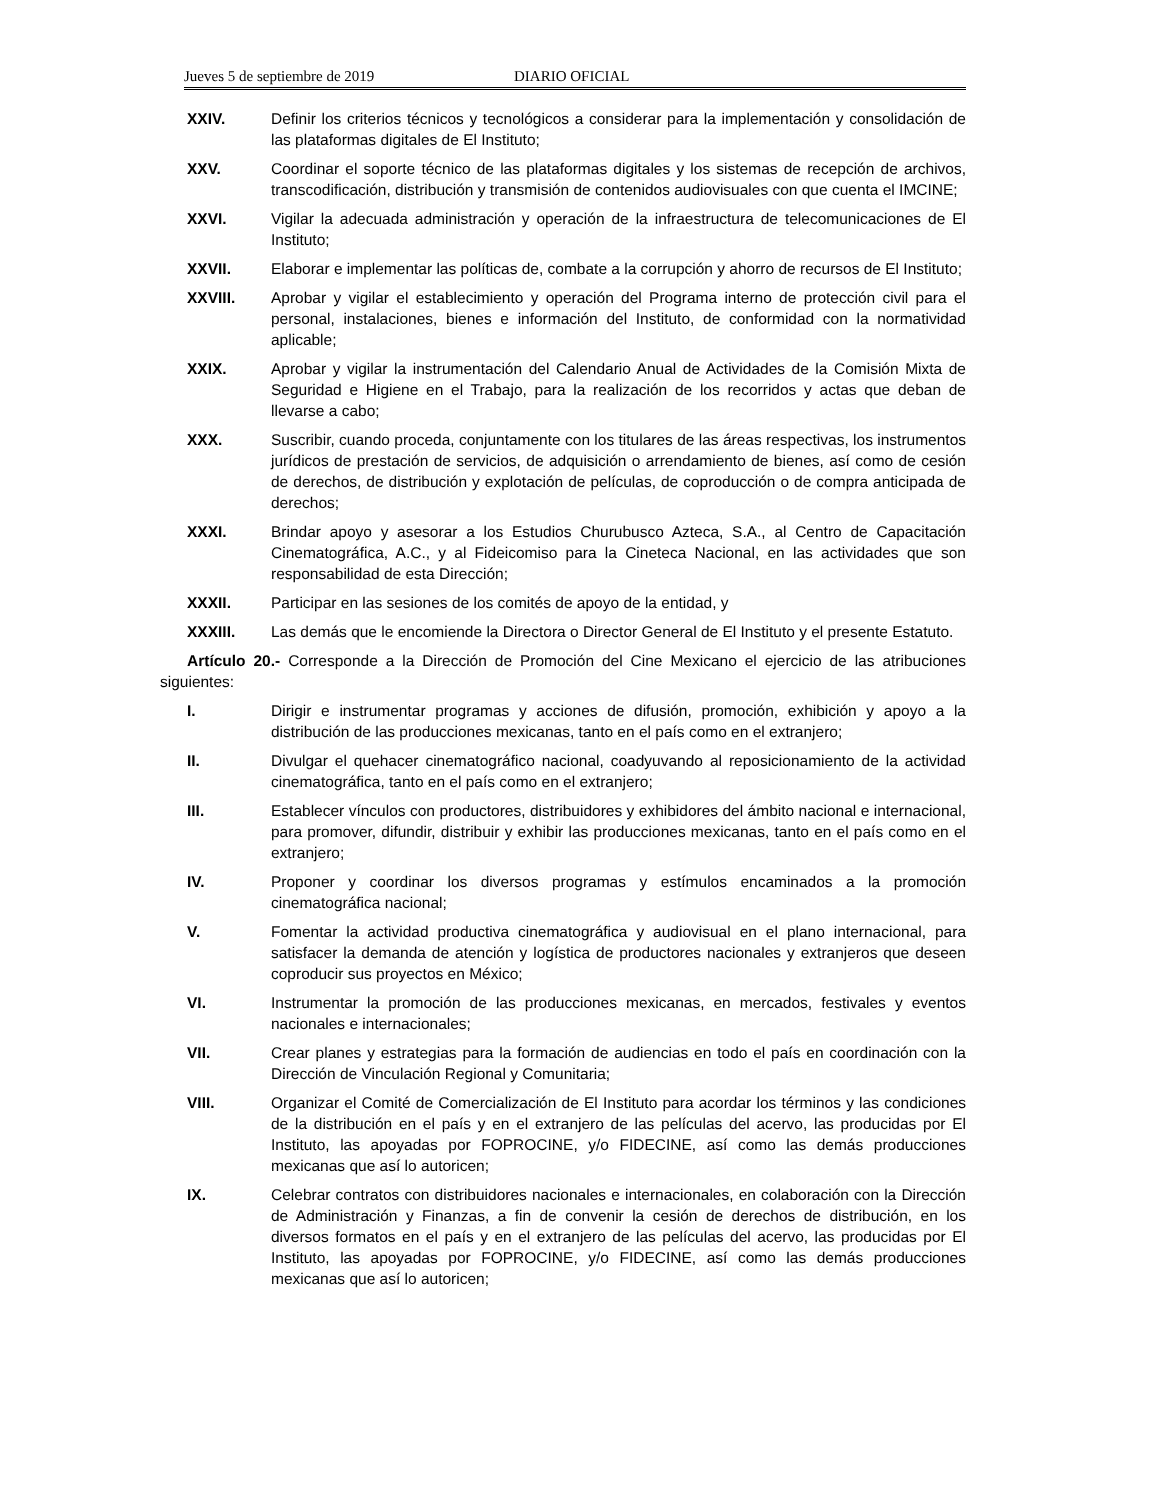Jueves 5 de septiembre de 2019 DIARIO OFICIAL
XXIV. Definir los criterios técnicos y tecnológicos a considerar para la implementación y consolidación de las plataformas digitales de El Instituto;
XXV. Coordinar el soporte técnico de las plataformas digitales y los sistemas de recepción de archivos, transcodificación, distribución y transmisión de contenidos audiovisuales con que cuenta el IMCINE;
XXVI. Vigilar la adecuada administración y operación de la infraestructura de telecomunicaciones de El Instituto;
XXVII. Elaborar e implementar las políticas de, combate a la corrupción y ahorro de recursos de El Instituto;
XXVIII. Aprobar y vigilar el establecimiento y operación del Programa interno de protección civil para el personal, instalaciones, bienes e información del Instituto, de conformidad con la normatividad aplicable;
XXIX. Aprobar y vigilar la instrumentación del Calendario Anual de Actividades de la Comisión Mixta de Seguridad e Higiene en el Trabajo, para la realización de los recorridos y actas que deban de llevarse a cabo;
XXX. Suscribir, cuando proceda, conjuntamente con los titulares de las áreas respectivas, los instrumentos jurídicos de prestación de servicios, de adquisición o arrendamiento de bienes, así como de cesión de derechos, de distribución y explotación de películas, de coproducción o de compra anticipada de derechos;
XXXI. Brindar apoyo y asesorar a los Estudios Churubusco Azteca, S.A., al Centro de Capacitación Cinematográfica, A.C., y al Fideicomiso para la Cineteca Nacional, en las actividades que son responsabilidad de esta Dirección;
XXXII. Participar en las sesiones de los comités de apoyo de la entidad, y
XXXIII. Las demás que le encomiende la Directora o Director General de El Instituto y el presente Estatuto.
Artículo 20.- Corresponde a la Dirección de Promoción del Cine Mexicano el ejercicio de las atribuciones siguientes:
I. Dirigir e instrumentar programas y acciones de difusión, promoción, exhibición y apoyo a la distribución de las producciones mexicanas, tanto en el país como en el extranjero;
II. Divulgar el quehacer cinematográfico nacional, coadyuvando al reposicionamiento de la actividad cinematográfica, tanto en el país como en el extranjero;
III. Establecer vínculos con productores, distribuidores y exhibidores del ámbito nacional e internacional, para promover, difundir, distribuir y exhibir las producciones mexicanas, tanto en el país como en el extranjero;
IV. Proponer y coordinar los diversos programas y estímulos encaminados a la promoción cinematográfica nacional;
V. Fomentar la actividad productiva cinematográfica y audiovisual en el plano internacional, para satisfacer la demanda de atención y logística de productores nacionales y extranjeros que deseen coproducir sus proyectos en México;
VI. Instrumentar la promoción de las producciones mexicanas, en mercados, festivales y eventos nacionales e internacionales;
VII. Crear planes y estrategias para la formación de audiencias en todo el país en coordinación con la Dirección de Vinculación Regional y Comunitaria;
VIII. Organizar el Comité de Comercialización de El Instituto para acordar los términos y las condiciones de la distribución en el país y en el extranjero de las películas del acervo, las producidas por El Instituto, las apoyadas por FOPROCINE, y/o FIDECINE, así como las demás producciones mexicanas que así lo autoricen;
IX. Celebrar contratos con distribuidores nacionales e internacionales, en colaboración con la Dirección de Administración y Finanzas, a fin de convenir la cesión de derechos de distribución, en los diversos formatos en el país y en el extranjero de las películas del acervo, las producidas por El Instituto, las apoyadas por FOPROCINE, y/o FIDECINE, así como las demás producciones mexicanas que así lo autoricen;